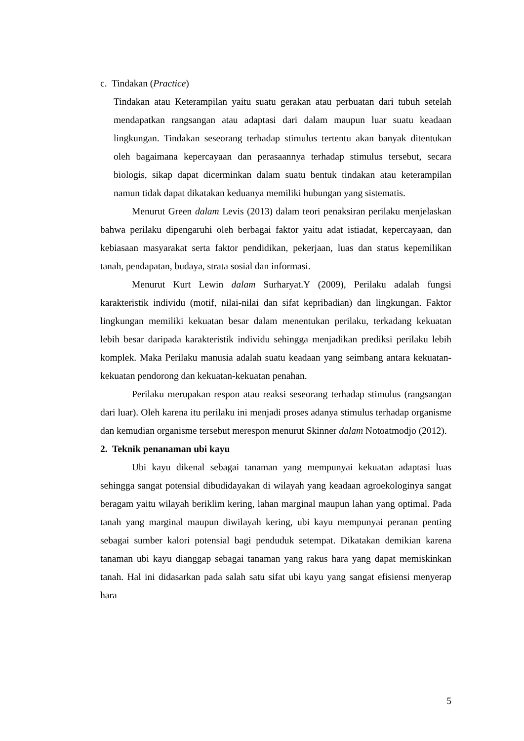c. Tindakan (Practice)
Tindakan atau Keterampilan yaitu suatu gerakan atau perbuatan dari tubuh setelah mendapatkan rangsangan atau adaptasi dari dalam maupun luar suatu keadaan lingkungan. Tindakan seseorang terhadap stimulus tertentu akan banyak ditentukan oleh bagaimana kepercayaan dan perasaannya terhadap stimulus tersebut, secara biologis, sikap dapat dicerminkan dalam suatu bentuk tindakan atau keterampilan namun tidak dapat dikatakan keduanya memiliki hubungan yang sistematis.
Menurut Green dalam Levis (2013) dalam teori penaksiran perilaku menjelaskan bahwa perilaku dipengaruhi oleh berbagai faktor yaitu adat istiadat, kepercayaan, dan kebiasaan masyarakat serta faktor pendidikan, pekerjaan, luas dan status kepemilikan tanah, pendapatan, budaya, strata sosial dan informasi.
Menurut Kurt Lewin dalam Surharyat.Y (2009), Perilaku adalah fungsi karakteristik individu (motif, nilai-nilai dan sifat kepribadian) dan lingkungan. Faktor lingkungan memiliki kekuatan besar dalam menentukan perilaku, terkadang kekuatan lebih besar daripada karakteristik individu sehingga menjadikan prediksi perilaku lebih komplek. Maka Perilaku manusia adalah suatu keadaan yang seimbang antara kekuatan-kekuatan pendorong dan kekuatan-kekuatan penahan.
Perilaku merupakan respon atau reaksi seseorang terhadap stimulus (rangsangan dari luar). Oleh karena itu perilaku ini menjadi proses adanya stimulus terhadap organisme dan kemudian organisme tersebut merespon menurut Skinner dalam Notoatmodjo (2012).
2. Teknik penanaman ubi kayu
Ubi kayu dikenal sebagai tanaman yang mempunyai kekuatan adaptasi luas sehingga sangat potensial dibudidayakan di wilayah yang keadaan agroekologinya sangat beragam yaitu wilayah beriklim kering, lahan marginal maupun lahan yang optimal. Pada tanah yang marginal maupun diwilayah kering, ubi kayu mempunyai peranan penting sebagai sumber kalori potensial bagi penduduk setempat. Dikatakan demikian karena tanaman ubi kayu dianggap sebagai tanaman yang rakus hara yang dapat memiskinkan tanah. Hal ini didasarkan pada salah satu sifat ubi kayu yang sangat efisiensi menyerap hara
5